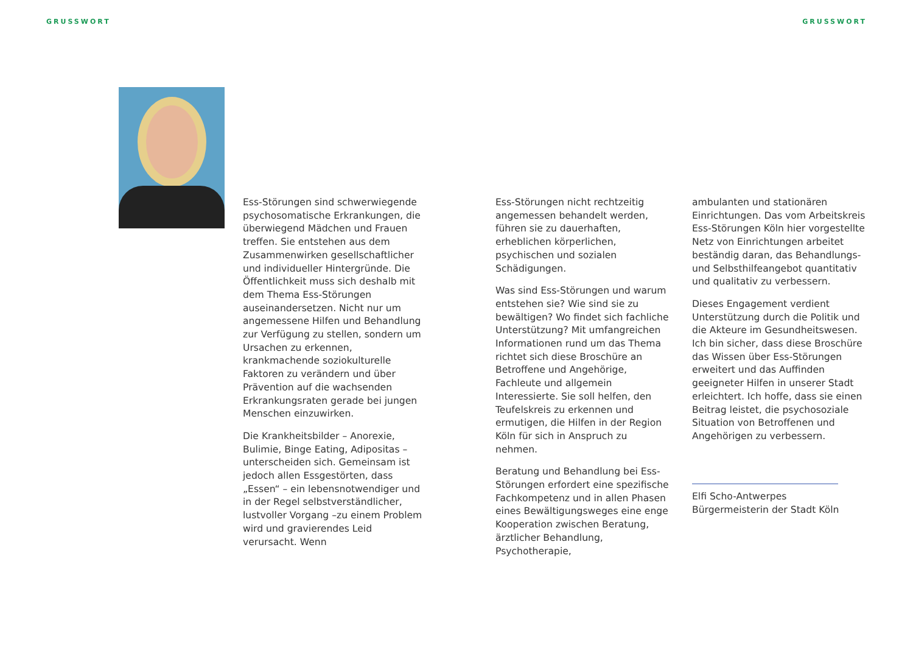GRUSSWORT GRUSSWORT
Ess-Störungen sind schwerwiegende psychosomatische Erkrankungen, die überwiegend Mädchen und Frauen treffen. Sie entstehen aus dem Zusammenwirken gesellschaftlicher und individueller Hintergründe. Die Öffentlichkeit muss sich deshalb mit dem Thema Ess-Störungen auseinandersetzen. Nicht nur um angemessene Hilfen und Behandlung zur Verfügung zu stellen, sondern um Ursachen zu erkennen, krankmachende soziokulturelle Faktoren zu verändern und über Prävention auf die wachsenden Erkrankungsraten gerade bei jungen Menschen einzuwirken.
Die Krankheitsbilder – Anorexie, Bulimie, Binge Eating, Adipositas – unterscheiden sich. Gemeinsam ist jedoch allen Essgestörten, dass „Essen“ – ein lebensnotwendiger und in der Regel selbstverständlicher, lustvoller Vorgang –zu einem Problem wird und gravierendes Leid verursacht. Wenn
Ess-Störungen nicht rechtzeitig angemessen behandelt werden, führen sie zu dauerhaften, erheblichen körperlichen, psychischen und sozialen Schädigungen.
Was sind Ess-Störungen und warum entstehen sie? Wie sind sie zu bewältigen? Wo findet sich fachliche Unterstützung? Mit umfangreichen Informationen rund um das Thema richtet sich diese Broschüre an Betroffene und Angehörige, Fachleute und allgemein Interessierte. Sie soll helfen, den Teufelskreis zu erkennen und ermutigen, die Hilfen in der Region Köln für sich in Anspruch zu nehmen.
Beratung und Behandlung bei Ess-Störungen erfordert eine spezifische Fachkompetenz und in allen Phasen eines Bewältigungsweges eine enge Kooperation zwischen Beratung, ärztlicher Behandlung, Psychotherapie,
ambulanten und stationären Einrichtungen. Das vom Arbeitskreis Ess-Störungen Köln hier vorgestellte Netz von Einrichtungen arbeitet beständig daran, das Behandlungs- und Selbsthilfeangebot quantitativ und qualitativ zu verbessern.
Dieses Engagement verdient Unterstützung durch die Politik und die Akteure im Gesundheitswesen. Ich bin sicher, dass diese Broschüre das Wissen über Ess-Störungen erweitert und das Auffinden geeigneter Hilfen in unserer Stadt erleichtert. Ich hoffe, dass sie einen Beitrag leistet, die psychosoziale Situation von Betroffenen und Angehörigen zu verbessern.
Elfi Scho-Antwerpes
Bürgermeisterin der Stadt Köln